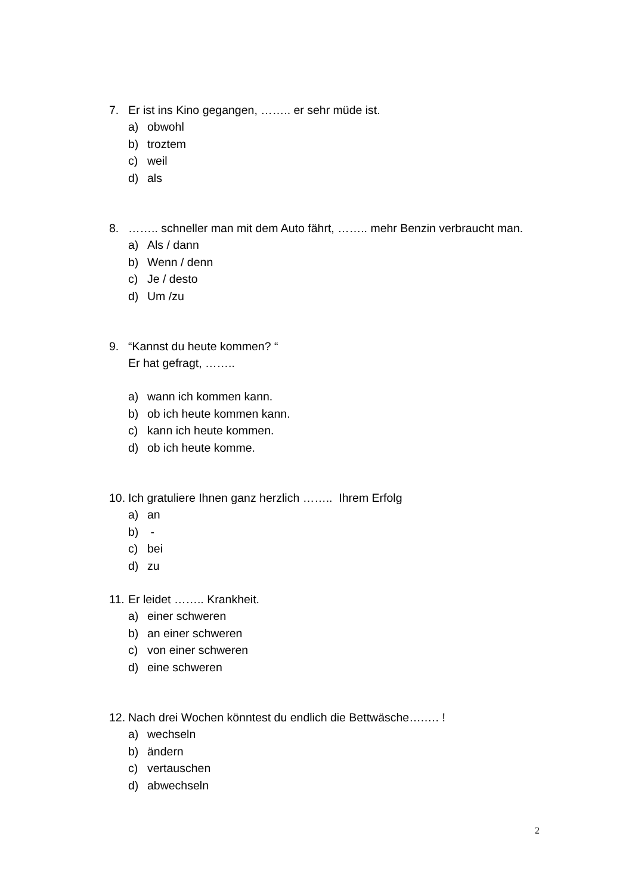7. Er ist ins Kino gegangen, …….. er sehr müde ist.
a) obwohl
b) troztem
c) weil
d) als
8. …….. schneller man mit dem Auto fährt, …….. mehr Benzin verbraucht man.
a) Als / dann
b) Wenn / denn
c) Je / desto
d) Um /zu
9. “Kannst du heute kommen? “
Er hat gefragt, ……..
a) wann ich kommen kann.
b) ob ich heute kommen kann.
c) kann ich heute kommen.
d) ob ich heute komme.
10. Ich gratuliere Ihnen ganz herzlich …….. Ihrem Erfolg
a) an
b) -
c) bei
d) zu
11. Er leidet …….. Krankheit.
a) einer schweren
b) an einer schweren
c) von einer schweren
d) eine schweren
12. Nach drei Wochen könntest du endlich die Bettwäsche….…. !
a) wechseln
b) ändern
c) vertauschen
d) abwechseln
2